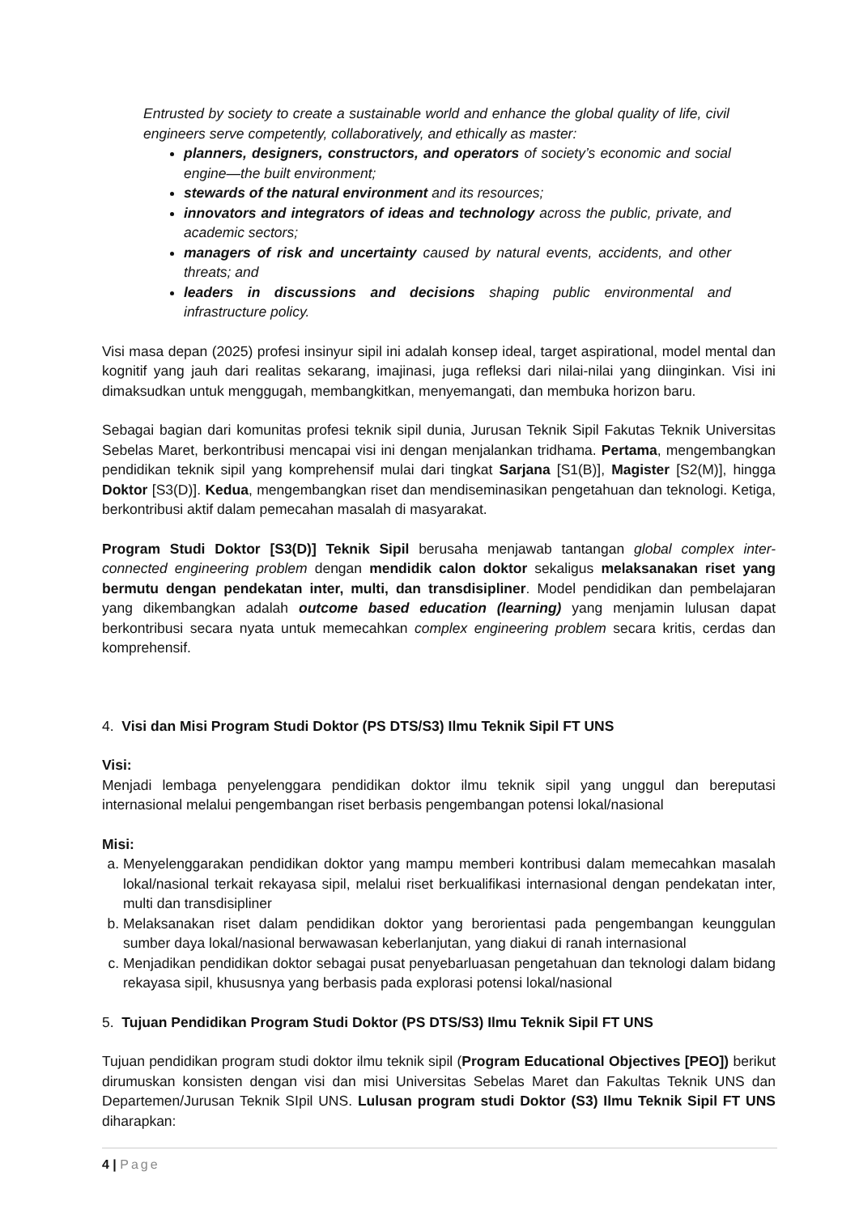Entrusted by society to create a sustainable world and enhance the global quality of life, civil engineers serve competently, collaboratively, and ethically as master:
planners, designers, constructors, and operators of society’s economic and social engine—the built environment;
stewards of the natural environment and its resources;
innovators and integrators of ideas and technology across the public, private, and academic sectors;
managers of risk and uncertainty caused by natural events, accidents, and other threats; and
leaders in discussions and decisions shaping public environmental and infrastructure policy.
Visi masa depan (2025) profesi insinyur sipil ini adalah konsep ideal, target aspirational, model mental dan kognitif yang jauh dari realitas sekarang, imajinasi, juga refleksi dari nilai-nilai yang diinginkan. Visi ini dimaksudkan untuk menggugah, membangkitkan, menyemangati, dan membuka horizon baru.
Sebagai bagian dari komunitas profesi teknik sipil dunia, Jurusan Teknik Sipil Fakutas Teknik Universitas Sebelas Maret, berkontribusi mencapai visi ini dengan menjalankan tridhama. Pertama, mengembangkan pendidikan teknik sipil yang komprehensif mulai dari tingkat Sarjana [S1(B)], Magister [S2(M)], hingga Doktor [S3(D)]. Kedua, mengembangkan riset dan mendiseminasikan pengetahuan dan teknologi. Ketiga, berkontribusi aktif dalam pemecahan masalah di masyarakat.
Program Studi Doktor [S3(D)] Teknik Sipil berusaha menjawab tantangan global complex inter-connected engineering problem dengan mendidik calon doktor sekaligus melaksanakan riset yang bermutu dengan pendekatan inter, multi, dan transdisipliner. Model pendidikan dan pembelajaran yang dikembangkan adalah outcome based education (learning) yang menjamin lulusan dapat berkontribusi secara nyata untuk memecahkan complex engineering problem secara kritis, cerdas dan komprehensif.
4. Visi dan Misi Program Studi Doktor (PS DTS/S3) Ilmu Teknik Sipil FT UNS
Visi:
Menjadi lembaga penyelenggara pendidikan doktor ilmu teknik sipil yang unggul dan bereputasi internasional melalui pengembangan riset berbasis pengembangan potensi lokal/nasional
Misi:
a. Menyelenggarakan pendidikan doktor yang mampu memberi kontribusi dalam memecahkan masalah lokal/nasional terkait rekayasa sipil, melalui riset berkualifikasi internasional dengan pendekatan inter, multi dan transdisipliner
b. Melaksanakan riset dalam pendidikan doktor yang berorientasi pada pengembangan keunggulan sumber daya lokal/nasional berwawasan keberlanjutan, yang diakui di ranah internasional
c. Menjadikan pendidikan doktor sebagai pusat penyebarluasan pengetahuan dan teknologi dalam bidang rekayasa sipil, khususnya yang berbasis pada explorasi potensi lokal/nasional
5. Tujuan Pendidikan Program Studi Doktor (PS DTS/S3) Ilmu Teknik Sipil FT UNS
Tujuan pendidikan program studi doktor ilmu teknik sipil (Program Educational Objectives [PEO]) berikut dirumuskan konsisten dengan visi dan misi Universitas Sebelas Maret dan Fakultas Teknik UNS dan Departemen/Jurusan Teknik SIpil UNS. Lulusan program studi Doktor (S3) Ilmu Teknik Sipil FT UNS diharapkan:
4 | Page